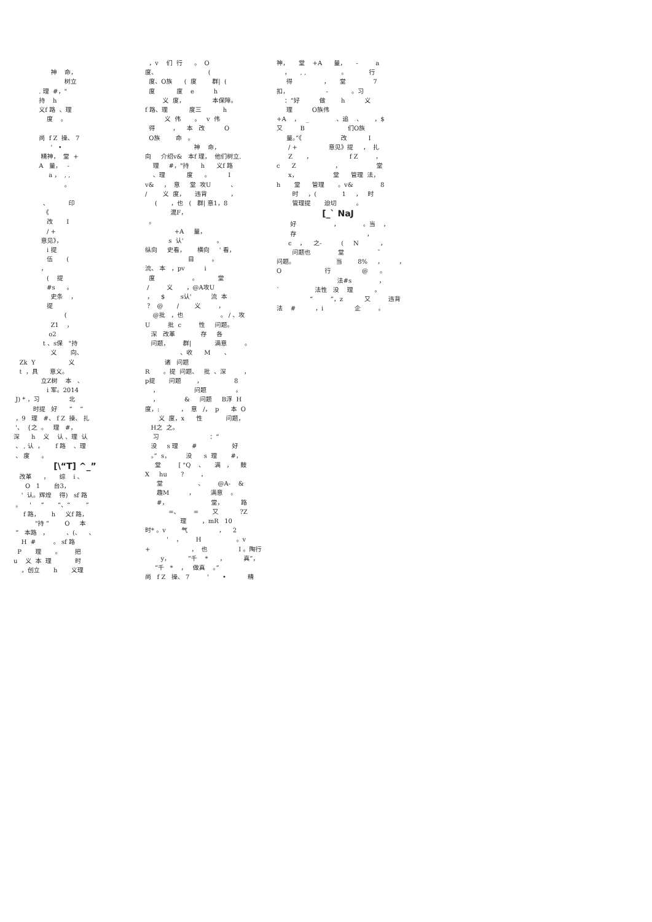神 命，
树立
. 理 #，"
持 h
义f 路 、理
度 。
尚 f Z 操、 7
' •
精神， 堂 +
A 量， -
a ， , ,
。
、 印
《
改 I
/ +
意见》，
i 提
伍 (
，
( 提
#s 。
史条 ，
提
(
Z1 ，
o2
t 、s保 "持
义 向、
Zk Y 义
t ，具 意义。
立Z树 本 、
i 军。2014
J) * ，习 北
时提 好 “ ”
，9 理 #、 f Z 操、 扎
'、 {之 。 理 #，
深 h 义 认 、理 认
、 , 认 ， f 路 、理
、 度 。
[\“T] ^_”
改革 ， 综 i 、
O 1 台3，
' 认。辉煌 得) sf 路
。 ' “ ”、“ ”
f 路， h 义f 路，
"持 “ O 本
” 本路 ， 、(、 、
H # 。 sf 路
P 理 。 把
u 义 本 理 时
，创立 h 义理
，v 们 行 。 O
度、 (
度、O族 ( 度 群| (
度 度 e h
义 度， 本保障。
f 路、理 度三 h
义 伟 。 v 伟
得 ， 本 改 O
O族 命 。
神 命，
向 介绍v& 本f 理， 他们树立.
理 #，"持 h 义f 路
、理 度 。 I
v& ， 意 堂 攻U 、
/ 义 度， 违背 ，
( ，也 ( 群| 意1，8
混F，
。
+A 量，
s 认' 。
纵向 史看， 横向 ' 看，
目 。
流、 本 ，pv i
度 。 堂
/ 义 ，@A攻U
， $ s认' 流 本
？ @ / 义 ，
@批 ，也 。 / 、攻
U 批 c 性 问题。
深 改革 存 各
问题， 群| 满意 。
、收 M 、
诸 问题
R 。提 问题、 批 、深 ，
p提 问题 ， 8
， 问题 。
， & 问题 B浮 H
度，: ， 意 /， p 本 O
义 度，x 性 问题，
H之 之。
习 ：“
没 s 理 # 好
。” s， 没 s 理 #，
堂 [ "Q 、 满 ， 鼓
X hu ？ ，
堂 、 @A- &
趣M ， 满意 。
#， 堂， 路
=、 = 又 ?Z
理 ，mR 10
时* 。v 气 ， 2
' ， H 。v
+ ， 也 I 。陶行
y， “千 * ， 真”，
“千 * ， 做真 。”
尚 f Z 操、 7 ' • 精
神， 堂 +A 量， - a
， , , 。 行
得 ， 堂 7
扣， - 。习
：“好 做 h 义
理 O族伟
+A ， _ 、追 、 ，$
又 B 们O族
量。”《 改 I
/ + 意见》提 ， 扎
Z ， f Z ，
c Z ， 堂
x， 堂 管理 法，
h 堂 管理 。v& 8
时 ，( 1 ， 时
管理提 迫切 。
[_` NaJ
好 ， 。当 ，
存 ，
c ， 之- ( N ，
问题也 堂 ˜
问题。 当 8% ， ，
O 行 @ 。
法#s ，
ˋ 法性 没 理 。
“ ”，z 又 违背
法 # ，i 企 。